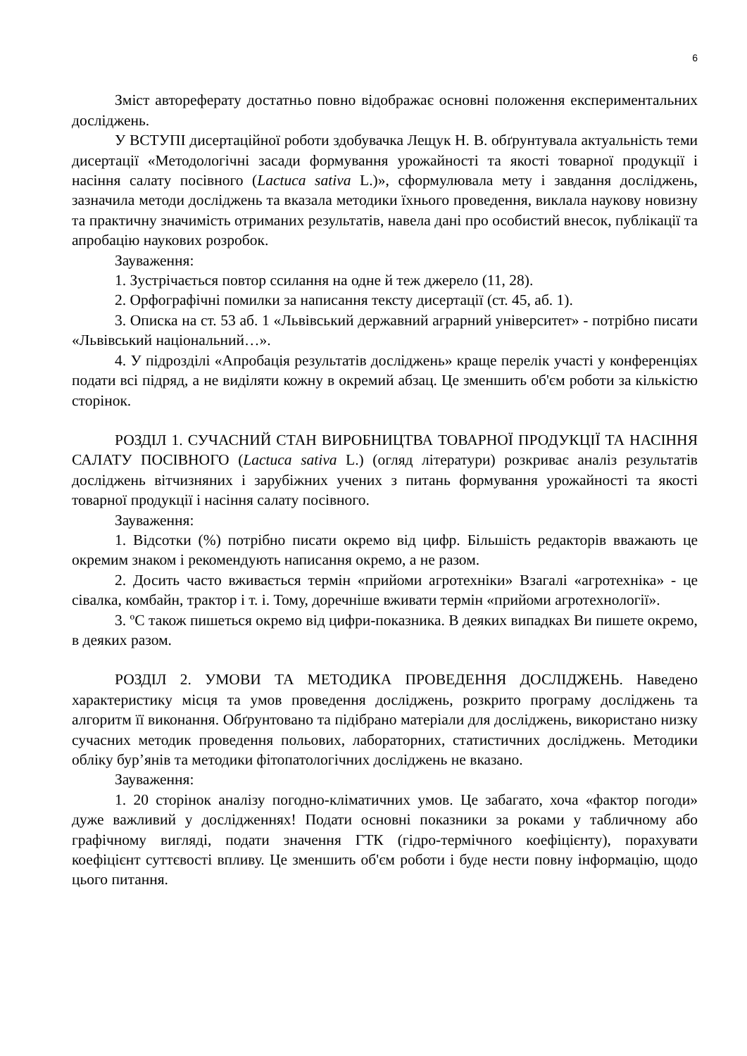6
Зміст автореферату достатньо повно відображає основні положення експериментальних досліджень.
У ВСТУПІ дисертаційної роботи здобувачка Лещук Н. В. обґрунтувала актуальність теми дисертації «Методологічні засади формування урожайності та якості товарної продукції і насіння салату посівного (Lactuca sativa L.)», сформулювала мету і завдання досліджень, зазначила методи досліджень та вказала методики їхнього проведення, виклала наукову новизну та практичну значимість отриманих результатів, навела дані про особистий внесок, публікації та апробацію наукових розробок.
Зауваження:
1. Зустрічається повтор ссилання на одне й теж джерело (11, 28).
2. Орфографічні помилки за написання тексту дисертації (ст. 45, аб. 1).
3. Описка на ст. 53 аб. 1 «Львівський державний аграрний університет» - потрібно писати «Львівський національний…».
4. У підрозділі «Апробація результатів досліджень» краще перелік участі у конференціях подати всі підряд, а не виділяти кожну в окремий абзац. Це зменшить об'єм роботи за кількістю сторінок.
РОЗДІЛ 1. СУЧАСНИЙ СТАН ВИРОБНИЦТВА ТОВАРНОЇ ПРОДУКЦІЇ ТА НАСІННЯ САЛАТУ ПОСІВНОГО (Lactuca sativa L.) (огляд літератури) розкриває аналіз результатів досліджень вітчизняних і зарубіжних учених з питань формування урожайності та якості товарної продукції і насіння салату посівного.
Зауваження:
1. Відсотки (%) потрібно писати окремо від цифр. Більшість редакторів вважають це окремим знаком і рекомендують написання окремо, а не разом.
2. Досить часто вживається термін «прийоми агротехніки» Взагалі «агротехніка» - це сівалка, комбайн, трактор і т. і. Тому, доречніше вживати термін «прийоми агротехнології».
3. ºС також пишеться окремо від цифри-показника. В деяких випадках Ви пишете окремо, в деяких разом.
РОЗДІЛ 2. УМОВИ ТА МЕТОДИКА ПРОВЕДЕННЯ ДОСЛІДЖЕНЬ. Наведено характеристику місця та умов проведення досліджень, розкрито програму досліджень та алгоритм її виконання. Обґрунтовано та підібрано матеріали для досліджень, використано низку сучасних методик проведення польових, лабораторних, статистичних досліджень. Методики обліку бур’янів та методики фітопатологічних досліджень не вказано.
Зауваження:
1. 20 сторінок аналізу погодно-кліматичних умов. Це забагато, хоча «фактор погоди» дуже важливий у дослідженнях! Подати основні показники за роками у табличному або графічному вигляді, подати значення ГТК (гідро-термічного коефіцієнту), порахувати коефіцієнт суттєвості впливу. Це зменшить об'єм роботи і буде нести повну інформацію, щодо цього питання.